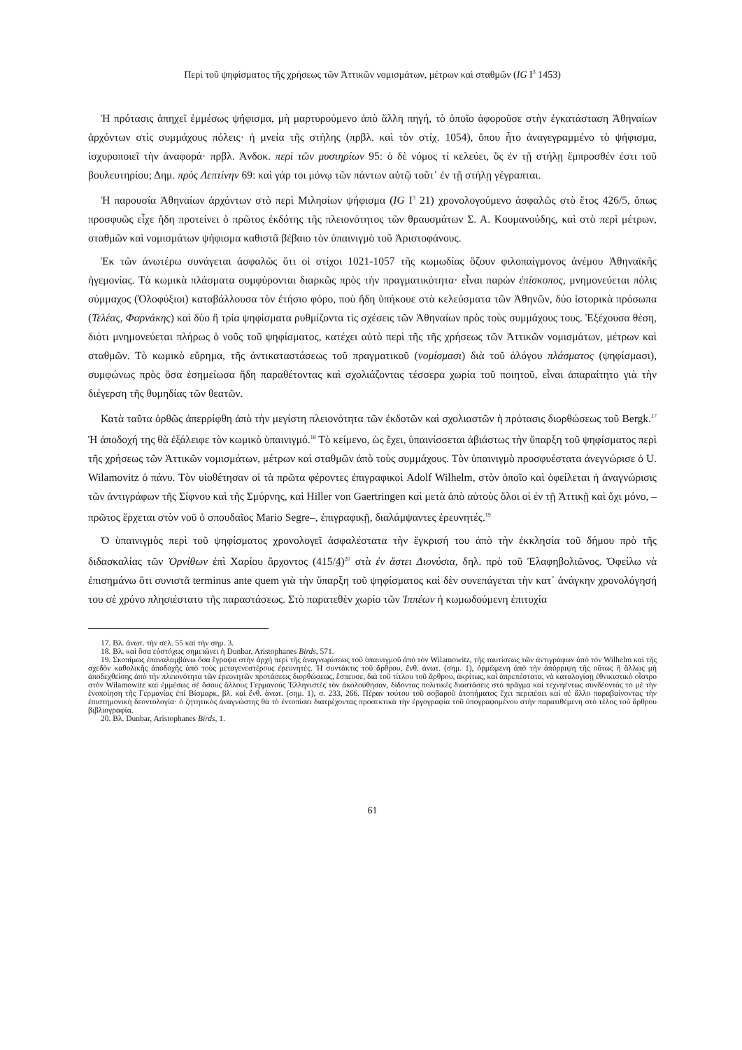Περὶ τοῦ ψηφίσματος τῆς χρήσεως τῶν Ἀττικῶν νομισμάτων, μέτρων καὶ σταθμῶν (IG I<sup>3</sup> 1453)
Ἡ πρότασις ἀπηχεῖ ἐμμέσως ψήφισμα, μὴ μαρτυρούμενο ἀπὸ ἄλλη πηγή, τὸ ὁποῖο ἀφοροῦσε στὴν ἐγκατάσταση Ἀθηναίων ἀρχόντων στὶς συμμάχους πόλεις· ἡ μνεία τῆς στήλης (πρβλ. καὶ τὸν στίχ. 1054), ὅπου ἦτο ἀναγεγραμμένο τὸ ψήφισμα, ἰσχυροποιεῖ τὴν ἀναφορά· πρβλ. Ἀνδοκ. περὶ τῶν μυστηρίων 95: ὁ δὲ νόμος τί κελεύει, ὃς ἐν τῇ στήλῃ ἔμπροσθέν ἐστι τοῦ βουλευτηρίου; Δημ. πρὸς Λεπτίνην 69: καὶ γάρ τοι μόνῳ τῶν πάντων αὐτῷ τοῦτ᾽ ἐν τῇ στήλῃ γέγραπται.
Ἡ παρουσία Ἀθηναίων ἀρχόντων στὸ περὶ Μιλησίων ψήφισμα (IG I<sup>3</sup> 21) χρονολογούμενο ἀσφαλῶς στὸ ἔτος 426/5, ὅπως προσφυῶς εἶχε ἤδη προτείνει ὁ πρῶτος ἐκδότης τῆς πλειονότητος τῶν θραυσμάτων Σ. Α. Κουμανούδης, καὶ στὸ περὶ μέτρων, σταθμῶν καὶ νομισμάτων ψήφισμα καθιστᾶ βέβαιο τὸν ὑπαινιγμὸ τοῦ Ἀριστοφάνους.
Ἐκ τῶν ἀνωτέρω συνάγεται ἀσφαλῶς ὅτι οἱ στίχοι 1021-1057 τῆς κωμωδίας ὄζουν φιλοπαίγμονος ἀνέμου Ἀθηναϊκῆς ἡγεμονίας. Τὰ κωμικὰ πλάσματα συμφύρονται διαρκῶς πρὸς τὴν πραγματικότητα· εἶναι παρὼν ἐπίσκοπος, μνημονεύεται πόλις σύμμαχος (Ὀλοφύξιοι) καταβάλλουσα τὸν ἐτήσιο φόρο, ποὺ ἤδη ὑπήκουε στὰ κελεύσματα τῶν Ἀθηνῶν, δύο ἱστορικὰ πρόσωπα (Τελέας, Φαρνάκης) καὶ δύο ἢ τρία ψηφίσματα ρυθμίζοντα τὶς σχέσεις τῶν Ἀθηναίων πρὸς τοὺς συμμάχους τους. Ἐξέχουσα θέση, διότι μνημονεύεται πλήρως ὁ νοῦς τοῦ ψηφίσματος, κατέχει αὐτὸ περὶ τῆς τῆς χρήσεως τῶν Ἀττικῶν νομισμάτων, μέτρων καὶ σταθμῶν. Τὸ κωμικὸ εὕρημα, τῆς ἀντικαταστάσεως τοῦ πραγματικοῦ (νομίσμασι) διὰ τοῦ ἀλόγου πλάσματος (ψηφίσμασι), συμφώνως πρὸς ὅσα ἐσημείωσα ἤδη παραθέτοντας καὶ σχολιάζοντας τέσσερα χωρία τοῦ ποιητοῦ, εἶναι ἀπαραίτητο γιὰ τὴν διέγερση τῆς θυμηδίας τῶν θεατῶν.
Κατὰ ταῦτα ὀρθῶς ἀπερρίφθη ἀπὸ τὴν μεγίστη πλειονότητα τῶν ἐκδοτῶν καὶ σχολιαστῶν ἡ πρότασις διορθώσεως τοῦ Bergk.<sup>17</sup> Ἡ ἀποδοχή της θὰ ἐξάλειφε τὸν κωμικὸ ὑπαινιγμό.<sup>18</sup> Τὸ κείμενο, ὡς ἔχει, ὑπαινίσσεται ἀβιάστως τὴν ὕπαρξη τοῦ ψηφίσματος περὶ τῆς χρήσεως τῶν Ἀττικῶν νομισμάτων, μέτρων καὶ σταθμῶν ἀπὸ τοὺς συμμάχους. Τὸν ὑπαινιγμὸ προσφυέστατα ἀνεγνώρισε ὁ U. Wilamovitz ὁ πάνυ. Τὸν υἱοθέτησαν οἱ τὰ πρῶτα φέροντες ἐπιγραφικοὶ Adolf Wilhelm, στὸν ὁποῖο καὶ ὀφείλεται ἡ ἀναγνώρισις τῶν ἀντιγράφων τῆς Σίφνου καὶ τῆς Σμύρνης, καὶ Hiller von Gaertringen καὶ μετὰ ἀπὸ αὐτοὺς ὅλοι οἱ ἐν τῇ Ἀττικῇ καὶ ὄχι μόνο, –πρῶτος ἔρχεται στὸν νοῦ ὁ σπουδαῖος Mario Segre–, ἐπιγραφικῇ, διαλάμψαντες ἐρευνητές.<sup>19</sup>
Ὁ ὑπαινιγμὸς περὶ τοῦ ψηφίσματος χρονολογεῖ ἀσφαλέστατα τὴν ἔγκρισή του ἀπὸ τὴν ἐκκλησία τοῦ δήμου πρὸ τῆς διδασκαλίας τῶν Ὀρνίθων ἐπὶ Χαρίου ἄρχοντος (415/4)<sup>20</sup> στὰ ἐν ἄστει Διονύσια, δηλ. πρὸ τοῦ Ἐλαφηβολιῶνος. Ὀφείλω νὰ ἐπισημάνω ὅτι συνιστᾶ terminus ante quem γιὰ τὴν ὕπαρξη τοῦ ψηφίσματος καὶ δὲν συνεπάγεται τὴν κατ᾽ ἀνάγκην χρονολόγησή του σὲ χρόνο πλησιέστατο τῆς παραστάσεως. Στὸ παρατεθὲν χωρίο τῶν Ἱππέων ἡ κωμωδούμενη ἐπιτυχία
17. Βλ. ἀνωτ. τὴν σελ. 55 καὶ τὴν σημ. 3.
18. Βλ. καὶ ὅσα εὐστόχως σημειώνει ἡ Dunbar, Aristophanes Birds, 571.
19. Σκοπίμως ἐπαναλαμβάνω ὅσα ἔγραψα στὴν ἀρχὴ περὶ τῆς ἀναγνωρίσεως τοῦ ὑπαινιγμοῦ ἀπὸ τὸν Wilamowitz, τῆς ταυτίσεως τῶν ἀντιγράφων ἀπὸ τὸν Wilhelm καὶ τῆς σχεδὸν καθολικῆς ἀποδοχῆς ἀπὸ τοὺς μεταγενεστέρους ἐρευνητές. Ἡ συντάκτις τοῦ ἄρθρου, ἔνθ. ἀνωτ. (σημ. 1), ὁρμώμενη ἀπὸ τὴν ἀπόρριψη τῆς οὕτως ἢ ἄλλως μὴ ἀποδεχθείσης ἀπὸ τὴν πλειονότητα τῶν ἐρευνητῶν προτάσεως διορθώσεως, ἔσπευσε, διὰ τοῦ τίτλου τοῦ ἄρθρου, ἀκρίτως, καὶ ἀπρεπέστατα, νὰ καταλογίσῃ ἐθνικιστικὸ οἶστρο στὸν Wilamowitz καὶ ἐμμέσως σὲ ὅσους ἄλλους Γερμανοὺς Ἑλληνιστὲς τὸν ἀκολούθησαν, δίδοντας πολιτικὲς διαστάσεις στὸ πρᾶγμα καὶ τεχνηέντως συνδέοντάς το μὲ τὴν ἑνοποίηση τῆς Γερμανίας ἐπὶ Βίσμαρκ, βλ. καὶ ἔνθ. ἀνωτ. (σημ. 1), σ. 233, 266. Πέραν τούτου τοῦ σοβαροῦ ἀτοπήματος ἔχει περιπέσει καὶ σὲ ἄλλο παραβαίνοντας τὴν ἐπιστημονικὴ δεοντολογία· ὁ ζητητικὸς ἀναγνώστης θὰ τὸ ἐντοπίσει διατρέχοντας προσεκτικὰ τὴν ἐργογραφία τοῦ ὑπογραφομένου στὴν παρατιθέμενη στὸ τέλος τοῦ ἄρθρου βιβλιογραφία.
20. Βλ. Dunbar, Aristophanes Birds, 1.
61